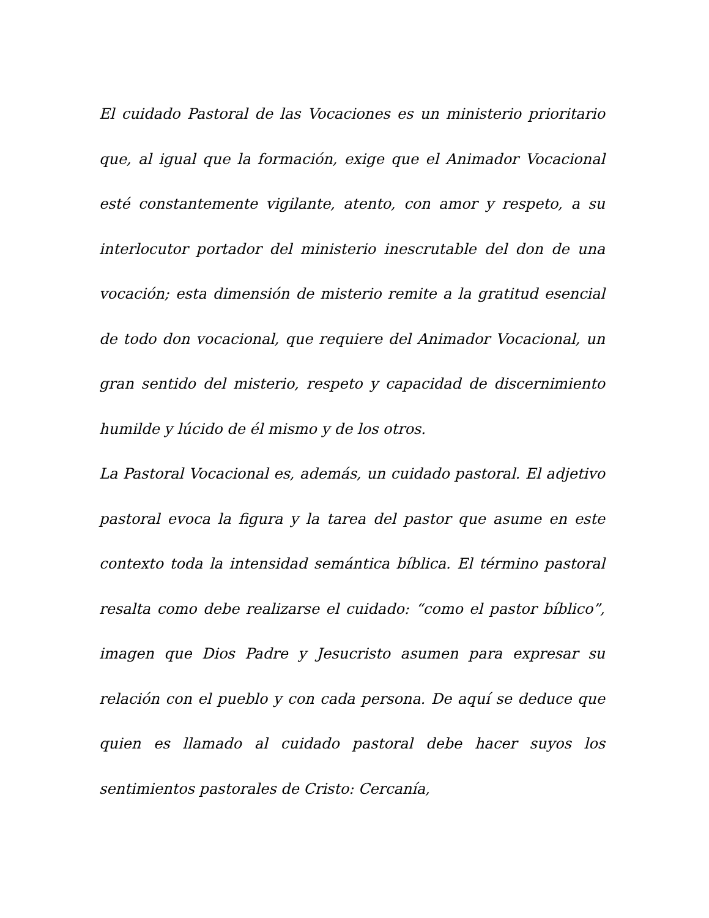El cuidado Pastoral de las Vocaciones es un ministerio prioritario que, al igual que la formación, exige que el Animador Vocacional esté constantemente vigilante, atento, con amor y respeto, a su interlocutor portador del ministerio inescrutable del don de una vocación; esta dimensión de misterio remite a la gratitud esencial de todo don vocacional, que requiere del Animador Vocacional, un gran sentido del misterio, respeto y capacidad de discernimiento humilde y lúcido de él mismo y de los otros.
La Pastoral Vocacional es, además, un cuidado pastoral. El adjetivo pastoral evoca la figura y la tarea del pastor que asume en este contexto toda la intensidad semántica bíblica. El término pastoral resalta como debe realizarse el cuidado: “como el pastor bíblico”, imagen que Dios Padre y Jesucristo asumen para expresar su relación con el pueblo y con cada persona. De aquí se deduce que quien es llamado al cuidado pastoral debe hacer suyos los sentimientos pastorales de Cristo: Cercanía,